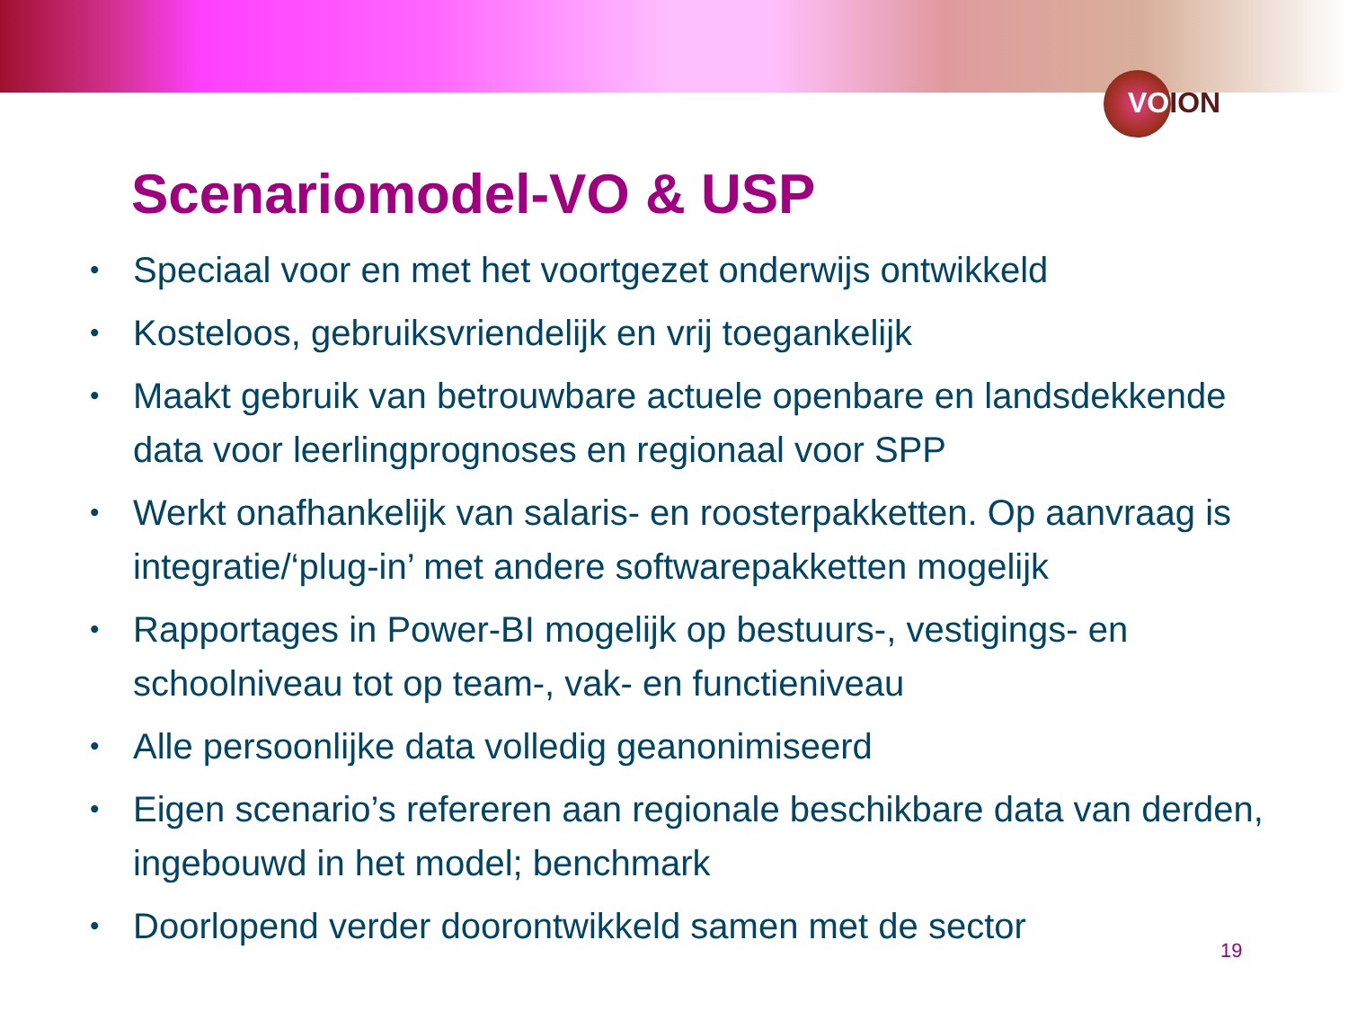VOION
Scenariomodel-VO & USP
• Speciaal voor en met het voortgezet onderwijs ontwikkeld
• Kosteloos, gebruiksvriendelijk en vrij toegankelijk
• Maakt gebruik van betrouwbare actuele openbare en landsdekkende data voor leerlingprognoses en regionaal voor SPP
• Werkt onafhankelijk van salaris- en roosterpakketten. Op aanvraag is integratie/‘plug-in’ met andere softwarepakketten mogelijk
• Rapportages in Power-BI mogelijk op bestuurs-, vestigings- en schoolniveau tot op team-, vak- en functieniveau
• Alle persoonlijke data volledig geanonimiseerd
• Eigen scenario’s refereren aan regionale beschikbare data van derden, ingebouwd in het model; benchmark
• Doorlopend verder doorontwikkeld samen met de sector
19